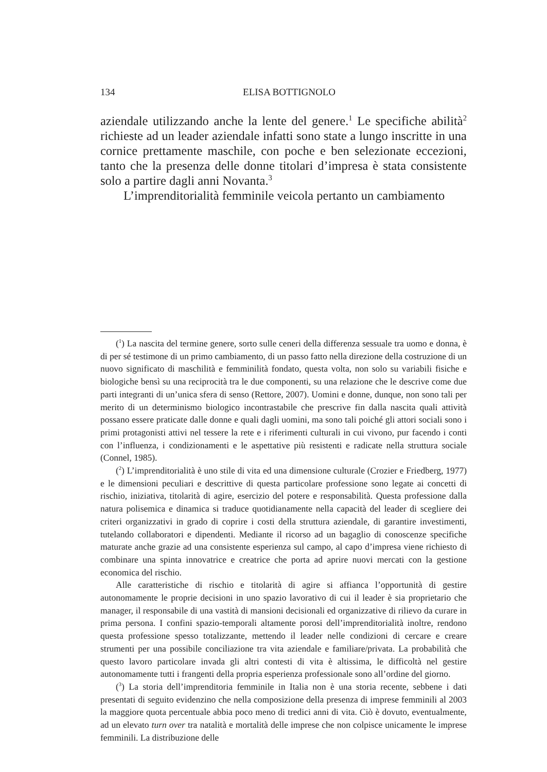134 ELISA BOTTIGNOLO
aziendale utilizzando anche la lente del genere.<sup>1</sup> Le specifiche abilità<sup>2</sup> richieste ad un leader aziendale infatti sono state a lungo inscritte in una cornice prettamente maschile, con poche e ben selezionate eccezioni, tanto che la presenza delle donne titolari d’impresa è stata consistente solo a partire dagli anni Novanta.<sup>3</sup>
L’imprenditorialità femminile veicola pertanto un cambiamento
(<sup>1</sup>) La nascita del termine genere, sorto sulle ceneri della differenza sessuale tra uomo e donna, è di per sé testimone di un primo cambiamento, di un passo fatto nella direzione della costruzione di un nuovo significato di maschilità e femminilità fondato, questa volta, non solo su variabili fisiche e biologiche bensì su una reciprocità tra le due componenti, su una relazione che le descrive come due parti integranti di un’unica sfera di senso (Rettore, 2007). Uomini e donne, dunque, non sono tali per merito di un determinismo biologico incontrastabile che prescrive fin dalla nascita quali attività possano essere praticate dalle donne e quali dagli uomini, ma sono tali poiché gli attori sociali sono i primi protagonisti attivi nel tessere la rete e i riferimenti culturali in cui vivono, pur facendo i conti con l’influenza, i condizionamenti e le aspettative più resistenti e radicate nella struttura sociale (Connel, 1985).
(<sup>2</sup>) L’imprenditorialità è uno stile di vita ed una dimensione culturale (Crozier e Friedberg, 1977) e le dimensioni peculiari e descrittive di questa particolare professione sono legate ai concetti di rischio, iniziativa, titolarità di agire, esercizio del potere e responsabilità. Questa professione dalla natura polisemica e dinamica si traduce quotidianamente nella capacità del leader di scegliere dei criteri organizzativi in grado di coprire i costi della struttura aziendale, di garantire investimenti, tutelando collaboratori e dipendenti. Mediante il ricorso ad un bagaglio di conoscenze specifiche maturate anche grazie ad una consistente esperienza sul campo, al capo d’impresa viene richiesto di combinare una spinta innovatrice e creatrice che porta ad aprire nuovi mercati con la gestione economica del rischio.
Alle caratteristiche di rischio e titolarità di agire si affianca l’opportunità di gestire autonomamente le proprie decisioni in uno spazio lavorativo di cui il leader è sia proprietario che manager, il responsabile di una vastità di mansioni decisionali ed organizzative di rilievo da curare in prima persona. I confini spazio-temporali altamente porosi dell’imprenditorialità inoltre, rendono questa professione spesso totalizzante, mettendo il leader nelle condizioni di cercare e creare strumenti per una possibile conciliazione tra vita aziendale e familiare/privata. La probabilità che questo lavoro particolare invada gli altri contesti di vita è altissima, le difficoltà nel gestire autonomamente tutti i frangenti della propria esperienza professionale sono all’ordine del giorno.
(<sup>3</sup>) La storia dell’imprenditoria femminile in Italia non è una storia recente, sebbene i dati presentati di seguito evidenzino che nella composizione della presenza di imprese femminili al 2003 la maggiore quota percentuale abbia poco meno di tredici anni di vita. Ciò è dovuto, eventualmente, ad un elevato turn over tra natalità e mortalità delle imprese che non colpisce unicamente le imprese femminili. La distribuzione delle